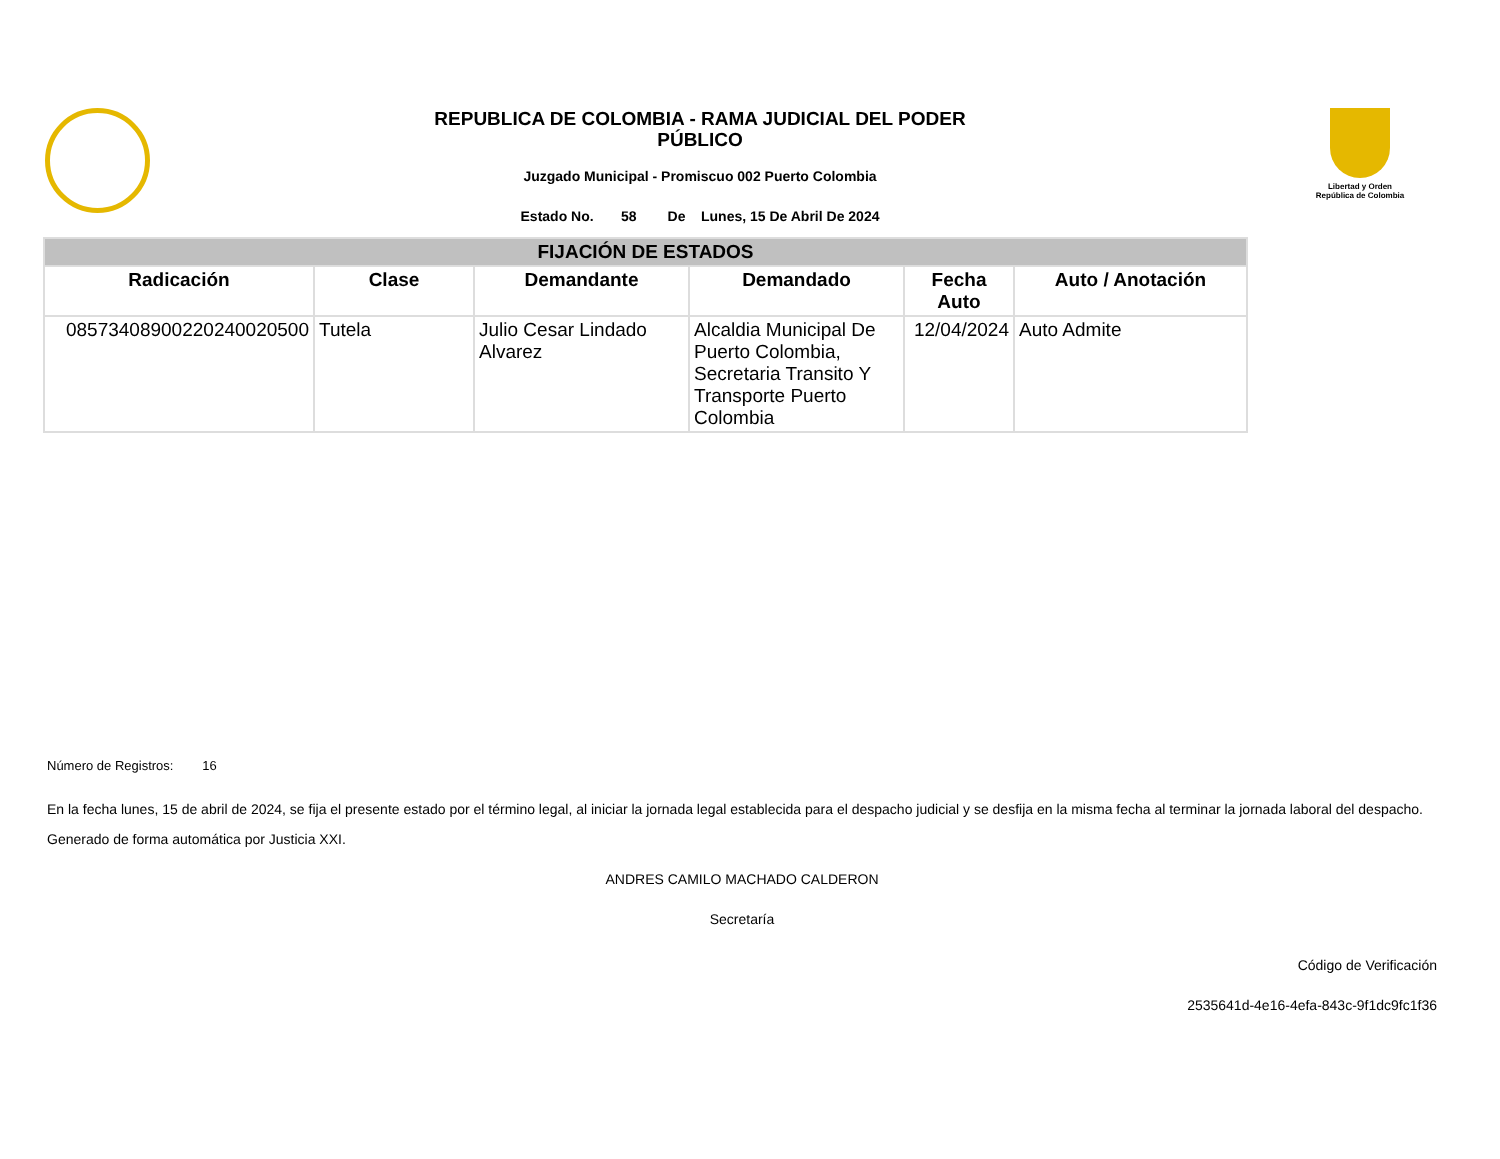REPUBLICA DE COLOMBIA - RAMA JUDICIAL DEL PODER
PÚBLICO
Juzgado Municipal - Promiscuo 002 Puerto Colombia
Estado No. 58 De Lunes, 15 De Abril De 2024
Libertad y Orden
República de Colombia
| FIJACIÓN DE ESTADOS | | | | | |
| --- | --- | --- | --- | --- | --- |
| Radicación | Clase | Demandante | Demandado | Fecha Auto | Auto / Anotación |
| 08573408900220240020500 | Tutela | Julio Cesar Lindado Alvarez | Alcaldia Municipal De Puerto Colombia, Secretaria Transito Y Transporte Puerto Colombia | 12/04/2024 | Auto Admite |
Número de Registros: 16
En la fecha lunes, 15 de abril de 2024, se fija el presente estado por el término legal, al iniciar la jornada legal establecida para el despacho judicial y se desfija en la misma fecha al terminar la jornada laboral del despacho.
Generado de forma automática por Justicia XXI.
ANDRES CAMILO MACHADO CALDERON
Secretaría
Código de Verificación
2535641d-4e16-4efa-843c-9f1dc9fc1f36